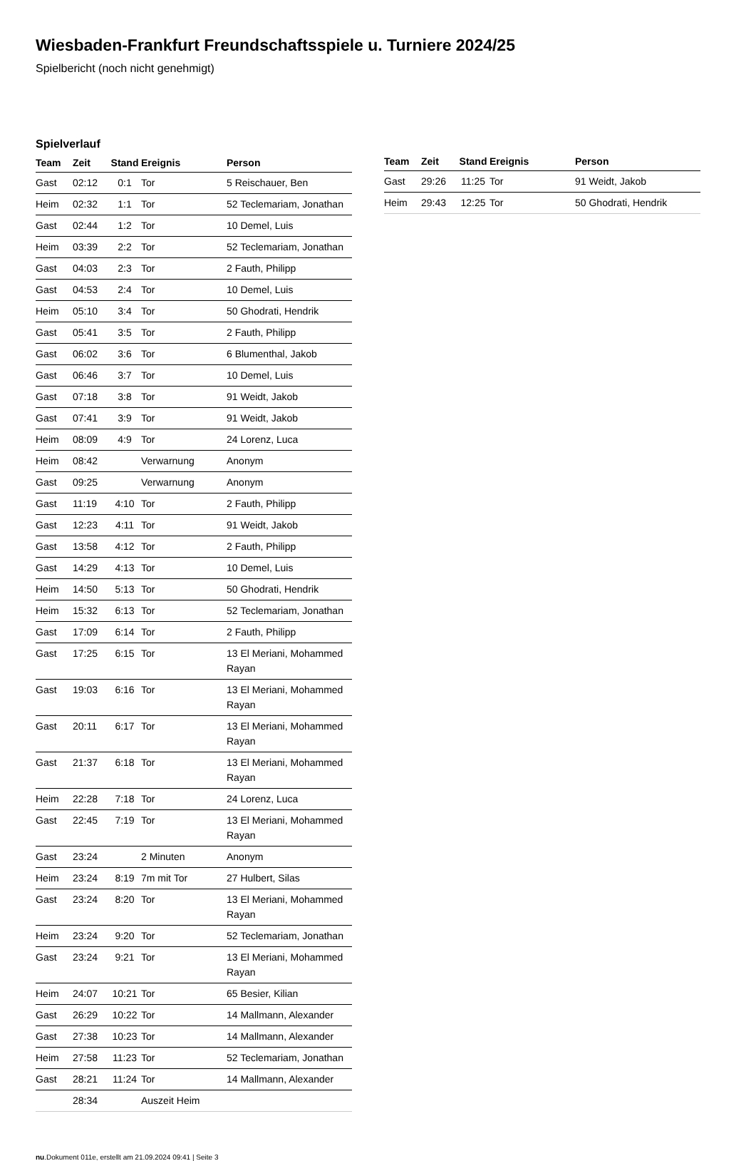Wiesbaden-Frankfurt Freundschaftsspiele u. Turniere 2024/25
Spielbericht (noch nicht genehmigt)
Spielverlauf
| Team | Zeit | Stand | Ereignis | Person |
| --- | --- | --- | --- | --- |
| Gast | 02:12 | 0:1 | Tor | 5 Reischauer, Ben |
| Heim | 02:32 | 1:1 | Tor | 52 Teclemariam, Jonathan |
| Gast | 02:44 | 1:2 | Tor | 10 Demel, Luis |
| Heim | 03:39 | 2:2 | Tor | 52 Teclemariam, Jonathan |
| Gast | 04:03 | 2:3 | Tor | 2 Fauth, Philipp |
| Gast | 04:53 | 2:4 | Tor | 10 Demel, Luis |
| Heim | 05:10 | 3:4 | Tor | 50 Ghodrati, Hendrik |
| Gast | 05:41 | 3:5 | Tor | 2 Fauth, Philipp |
| Gast | 06:02 | 3:6 | Tor | 6 Blumenthal, Jakob |
| Gast | 06:46 | 3:7 | Tor | 10 Demel, Luis |
| Gast | 07:18 | 3:8 | Tor | 91 Weidt, Jakob |
| Gast | 07:41 | 3:9 | Tor | 91 Weidt, Jakob |
| Heim | 08:09 | 4:9 | Tor | 24 Lorenz, Luca |
| Heim | 08:42 | | Verwarnung | Anonym |
| Gast | 09:25 | | Verwarnung | Anonym |
| Gast | 11:19 | 4:10 | Tor | 2 Fauth, Philipp |
| Gast | 12:23 | 4:11 | Tor | 91 Weidt, Jakob |
| Gast | 13:58 | 4:12 | Tor | 2 Fauth, Philipp |
| Gast | 14:29 | 4:13 | Tor | 10 Demel, Luis |
| Heim | 14:50 | 5:13 | Tor | 50 Ghodrati, Hendrik |
| Heim | 15:32 | 6:13 | Tor | 52 Teclemariam, Jonathan |
| Gast | 17:09 | 6:14 | Tor | 2 Fauth, Philipp |
| Gast | 17:25 | 6:15 | Tor | 13 El Meriani, Mohammed Rayan |
| Gast | 19:03 | 6:16 | Tor | 13 El Meriani, Mohammed Rayan |
| Gast | 20:11 | 6:17 | Tor | 13 El Meriani, Mohammed Rayan |
| Gast | 21:37 | 6:18 | Tor | 13 El Meriani, Mohammed Rayan |
| Heim | 22:28 | 7:18 | Tor | 24 Lorenz, Luca |
| Gast | 22:45 | 7:19 | Tor | 13 El Meriani, Mohammed Rayan |
| Gast | 23:24 | | 2 Minuten | Anonym |
| Heim | 23:24 | 8:19 | 7m mit Tor | 27 Hulbert, Silas |
| Gast | 23:24 | 8:20 | Tor | 13 El Meriani, Mohammed Rayan |
| Heim | 23:24 | 9:20 | Tor | 52 Teclemariam, Jonathan |
| Gast | 23:24 | 9:21 | Tor | 13 El Meriani, Mohammed Rayan |
| Heim | 24:07 | 10:21 | Tor | 65 Besier, Kilian |
| Gast | 26:29 | 10:22 | Tor | 14 Mallmann, Alexander |
| Gast | 27:38 | 10:23 | Tor | 14 Mallmann, Alexander |
| Heim | 27:58 | 11:23 | Tor | 52 Teclemariam, Jonathan |
| Gast | 28:21 | 11:24 | Tor | 14 Mallmann, Alexander |
| | 28:34 | | Auszeit Heim | |
| Team | Zeit | Stand | Ereignis | Person |
| --- | --- | --- | --- | --- |
| Gast | 29:26 | 11:25 | Tor | 91 Weidt, Jakob |
| Heim | 29:43 | 12:25 | Tor | 50 Ghodrati, Hendrik |
nu.Dokument 011e, erstellt am 21.09.2024 09:41 | Seite 3